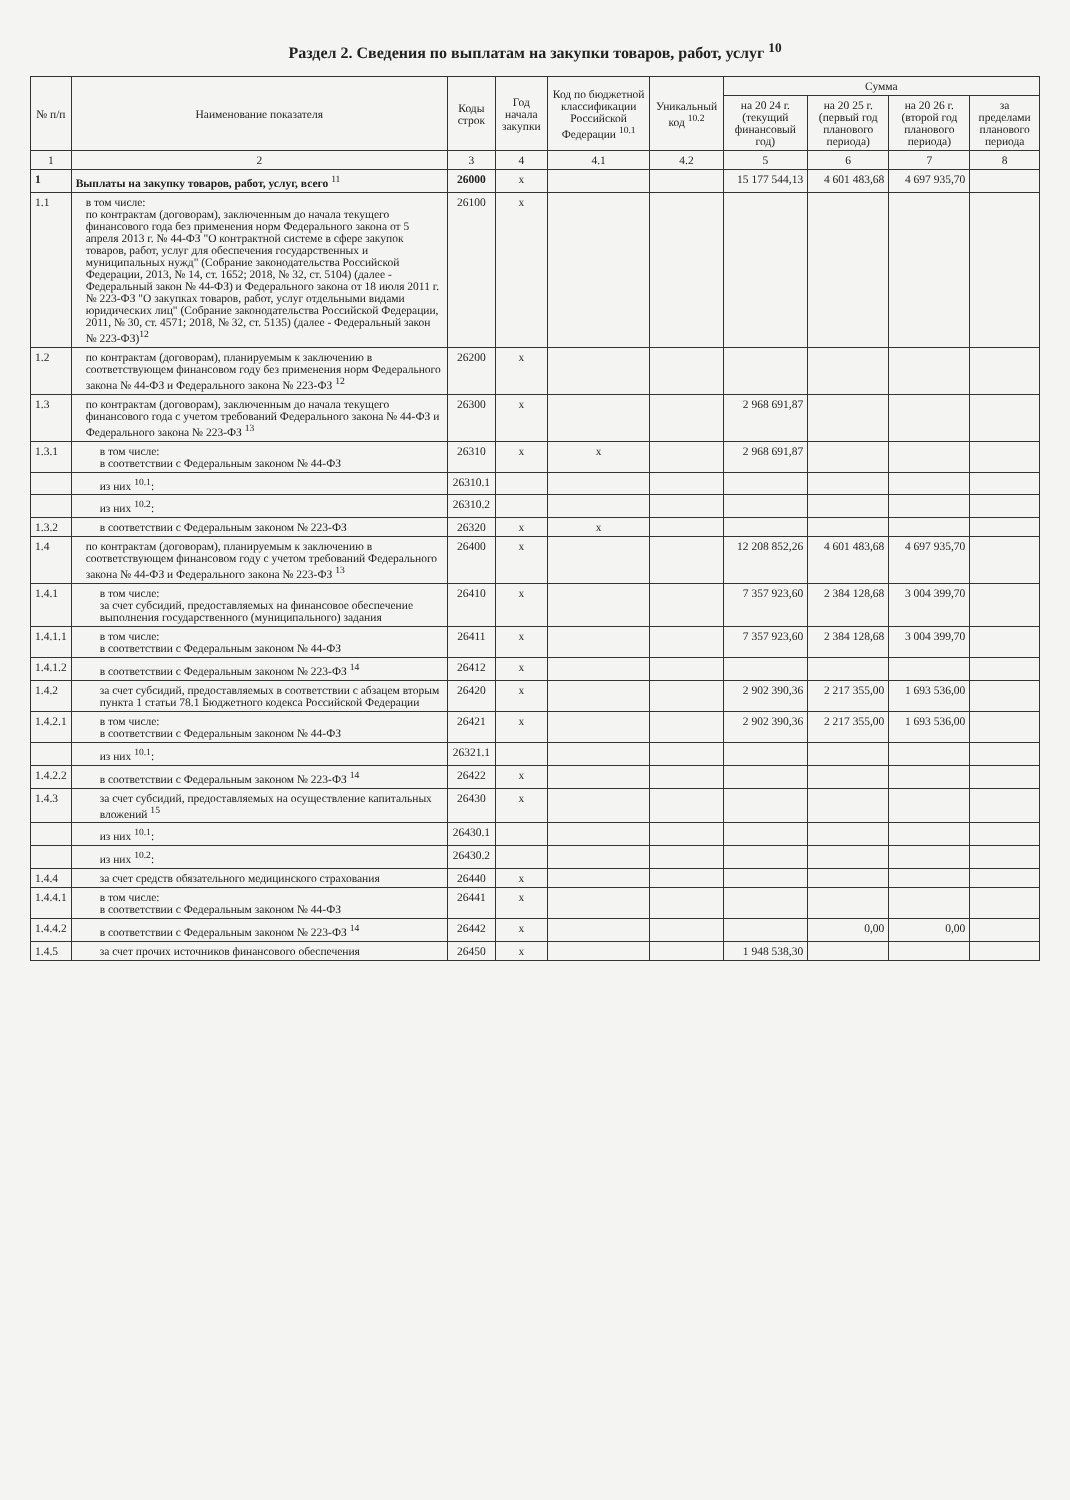Раздел 2. Сведения по выплатам на закупки товаров, работ, услуг <sup>10</sup>
| № п/п | Наименование показателя | Коды строк | Год начала закупки | Код по бюджетной классификации Российской Федерации <sup>10.1</sup> | Уникальный код <sup>10.2</sup> | Сумма | | | |
| --- | --- | --- | --- | --- | --- | --- | --- | --- | --- |
| | | | | | | на 20 24 г. (текущий финансовый год) | на 20 25 г. (первый год планового периода) | на 20 26 г. (второй год планового периода) | за пределами планового периода |
| 1 | 2 | 3 | 4 | 4.1 | 4.2 | 5 | 6 | 7 | 8 |
| 1 | Выплаты на закупку товаров, работ, услуг, всего <sup>11</sup> | 26000 | x | | | 15 177 544,13 | 4 601 483,68 | 4 697 935,70 | |
| 1.1 | в том числе: по контрактам (договорам), заключенным до начала текущего финансового года без применения норм Федерального закона от 5 апреля 2013 г. № 44-ФЗ "О контрактной системе в сфере закупок товаров, работ, услуг для обеспечения государственных и муниципальных нужд" (Собрание законодательства Российской Федерации, 2013, № 14, ст. 1652; 2018, № 32, ст. 5104) (далее - Федеральный закон № 44-ФЗ) и Федерального закона от 18 июля 2011 г. № 223-ФЗ "О закупках товаров, работ, услуг отдельными видами юридических лиц" (Собрание законодательства Российской Федерации, 2011, № 30, ст. 4571; 2018, № 32, ст. 5135) (далее - Федеральный закон № 223-ФЗ)<sup>12</sup> | 26100 | x | | | | | | |
| 1.2 | по контрактам (договорам), планируемым к заключению в соответствующем финансовом году без применения норм Федерального закона № 44-ФЗ и Федерального закона № 223-ФЗ <sup>12</sup> | 26200 | x | | | | | | |
| 1.3 | по контрактам (договорам), заключенным до начала текущего финансового года с учетом требований Федерального закона № 44-ФЗ и Федерального закона № 223-ФЗ <sup>13</sup> | 26300 | x | | | 2 968 691,87 | | | |
| 1.3.1 | в том числе: в соответствии с Федеральным законом № 44-ФЗ | 26310 | x | x | | 2 968 691,87 | | | |
| | из них <sup>10.1</sup>: | 26310.1 | | | | | | | |
| | из них <sup>10.2</sup>: | 26310.2 | | | | | | | |
| 1.3.2 | в соответствии с Федеральным законом № 223-ФЗ | 26320 | x | x | | | | | |
| 1.4 | по контрактам (договорам), планируемым к заключению в соответствующем финансовом году с учетом требований Федерального закона № 44-ФЗ и Федерального закона № 223-ФЗ <sup>13</sup> | 26400 | x | | | 12 208 852,26 | 4 601 483,68 | 4 697 935,70 | |
| 1.4.1 | в том числе: за счет субсидий, предоставляемых на финансовое обеспечение выполнения государственного (муниципального) задания | 26410 | x | | | 7 357 923,60 | 2 384 128,68 | 3 004 399,70 | |
| 1.4.1.1 | в том числе: в соответствии с Федеральным законом № 44-ФЗ | 26411 | x | | | 7 357 923,60 | 2 384 128,68 | 3 004 399,70 | |
| 1.4.1.2 | в соответствии с Федеральным законом № 223-ФЗ <sup>14</sup> | 26412 | x | | | | | | |
| 1.4.2 | за счет субсидий, предоставляемых в соответствии с абзацем вторым пункта 1 статьи 78.1 Бюджетного кодекса Российской Федерации | 26420 | x | | | 2 902 390,36 | 2 217 355,00 | 1 693 536,00 | |
| 1.4.2.1 | в том числе: в соответствии с Федеральным законом № 44-ФЗ | 26421 | x | | | 2 902 390,36 | 2 217 355,00 | 1 693 536,00 | |
| | из них <sup>10.1</sup>: | 26321.1 | | | | | | | |
| 1.4.2.2 | в соответствии с Федеральным законом № 223-ФЗ <sup>14</sup> | 26422 | x | | | | | | |
| 1.4.3 | за счет субсидий, предоставляемых на осуществление капитальных вложений <sup>15</sup> | 26430 | x | | | | | | |
| | из них <sup>10.1</sup>: | 26430.1 | | | | | | | |
| | из них <sup>10.2</sup>: | 26430.2 | | | | | | | |
| 1.4.4 | за счет средств обязательного медицинского страхования | 26440 | x | | | | | | |
| 1.4.4.1 | в том числе: в соответствии с Федеральным законом № 44-ФЗ | 26441 | x | | | | | | |
| 1.4.4.2 | в соответствии с Федеральным законом № 223-ФЗ <sup>14</sup> | 26442 | x | | | | 0,00 | 0,00 | |
| 1.4.5 | за счет прочих источников финансового обеспечения | 26450 | x | | | 1 948 538,30 | | | |